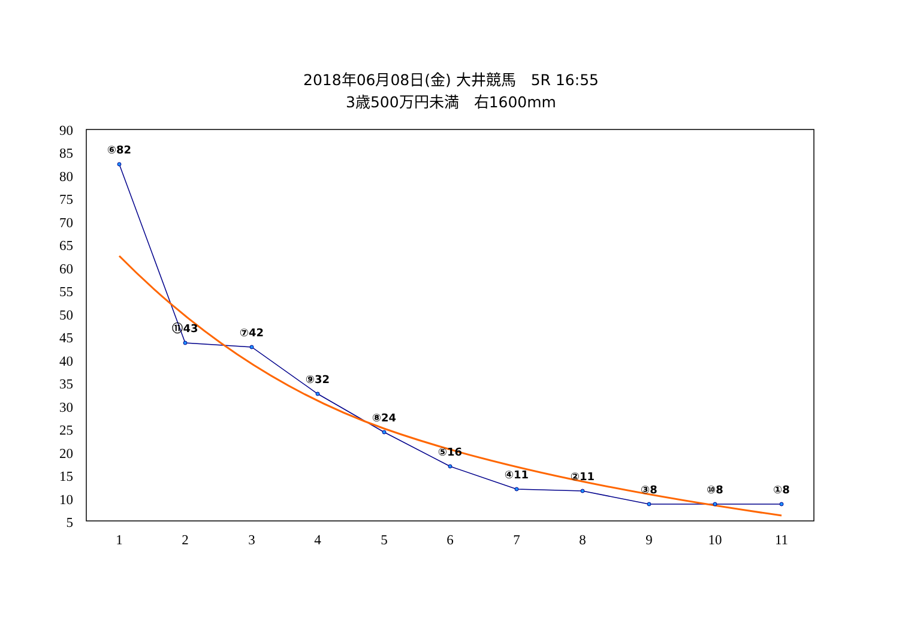2018年06月08日(金) 大井競馬　5R 16:55
3歳500万円未満　右1600mm
90
85
80
75
70
65
60
55
50
45
40
35
30
25
20
15
10
5
1
2
3
4
5
6
7
8
9
10
11
⑥82
⑪43
⑦42
⑨32
⑧24
⑤16
④11
②11
③8
⑩8
①8